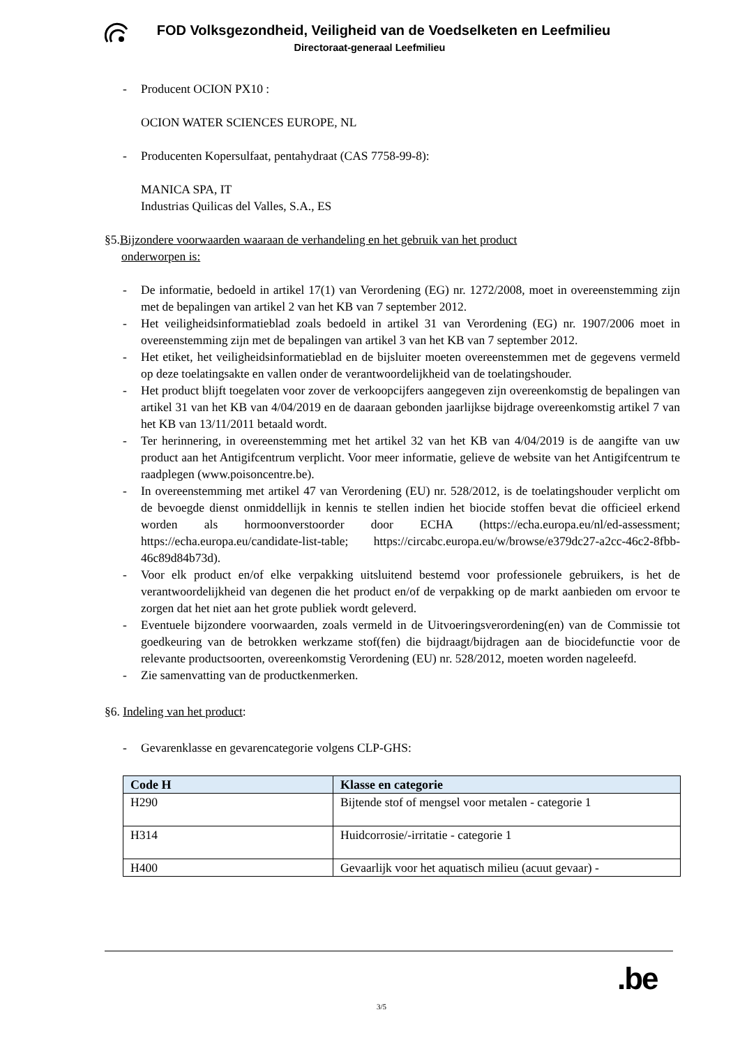FOD Volksgezondheid, Veiligheid van de Voedselketen en Leefmilieu
Directoraat-generaal Leefmilieu
- Producent OCION PX10 :
OCION WATER SCIENCES EUROPE, NL
- Producenten Kopersulfaat, pentahydraat (CAS 7758-99-8):
MANICA SPA, IT
Industrias Quilicas del Valles, S.A., ES
§5.Bijzondere voorwaarden waaraan de verhandeling en het gebruik van het product
onderworpen is:
- De informatie, bedoeld in artikel 17(1) van Verordening (EG) nr. 1272/2008, moet in overeenstemming zijn met de bepalingen van artikel 2 van het KB van 7 september 2012.
- Het veiligheidsinformatieblad zoals bedoeld in artikel 31 van Verordening (EG) nr. 1907/2006 moet in overeenstemming zijn met de bepalingen van artikel 3 van het KB van 7 september 2012.
- Het etiket, het veiligheidsinformatieblad en de bijsluiter moeten overeenstemmen met de gegevens vermeld op deze toelatingsakte en vallen onder de verantwoordelijkheid van de toelatingshouder.
- Het product blijft toegelaten voor zover de verkoopcijfers aangegeven zijn overeenkomstig de bepalingen van artikel 31 van het KB van 4/04/2019 en de daaraan gebonden jaarlijkse bijdrage overeenkomstig artikel 7 van het KB van 13/11/2011 betaald wordt.
- Ter herinnering, in overeenstemming met het artikel 32 van het KB van 4/04/2019 is de aangifte van uw product aan het Antigifcentrum verplicht. Voor meer informatie, gelieve de website van het Antigifcentrum te raadplegen (www.poisoncentre.be).
- In overeenstemming met artikel 47 van Verordening (EU) nr. 528/2012, is de toelatingshouder verplicht om de bevoegde dienst onmiddellijk in kennis te stellen indien het biocide stoffen bevat die officieel erkend worden als hormoonverstoorder door ECHA (https://echa.europa.eu/nl/ed-assessment; https://echa.europa.eu/candidate-list-table; https://circabc.europa.eu/w/browse/e379dc27-a2cc-46c2-8fbb-46c89d84b73d).
- Voor elk product en/of elke verpakking uitsluitend bestemd voor professionele gebruikers, is het de verantwoordelijkheid van degenen die het product en/of de verpakking op de markt aanbieden om ervoor te zorgen dat het niet aan het grote publiek wordt geleverd.
- Eventuele bijzondere voorwaarden, zoals vermeld in de Uitvoeringsverordening(en) van de Commissie tot goedkeuring van de betrokken werkzame stof(fen) die bijdraagt/bijdragen aan de biocidefunctie voor de relevante productsoorten, overeenkomstig Verordening (EU) nr. 528/2012, moeten worden nageleefd.
- Zie samenvatting van de productkenmerken.
§6. Indeling van het product:
- Gevarenklasse en gevarencategorie volgens CLP-GHS:
| Code H | Klasse en categorie |
| --- | --- |
| H290 | Bijtende stof of mengsel voor metalen - categorie 1 |
| H314 | Huidcorrosie/-irritatie - categorie 1 |
| H400 | Gevaarlijk voor het aquatisch milieu (acuut gevaar) - |
3/5 .be